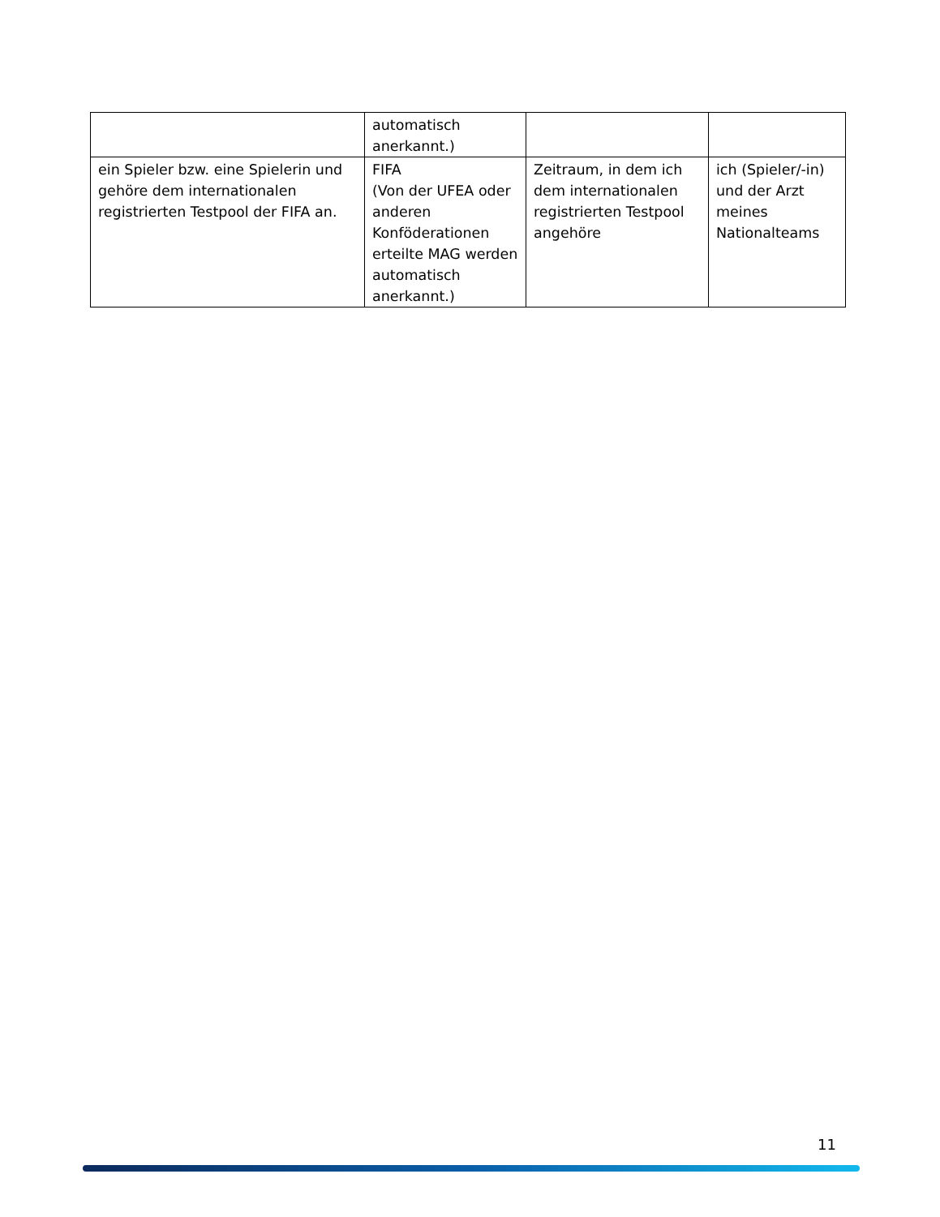| | automatisch anerkannt.) | | |
| ein Spieler bzw. eine Spielerin und gehöre dem internationalen registrierten Testpool der FIFA an. | FIFA (Von der UFEA oder anderen Konföderationen erteilte MAG werden automatisch anerkannt.) | Zeitraum, in dem ich dem internationalen registrierten Testpool angehöre | ich (Spieler/-in) und der Arzt meines Nationalteams |
11